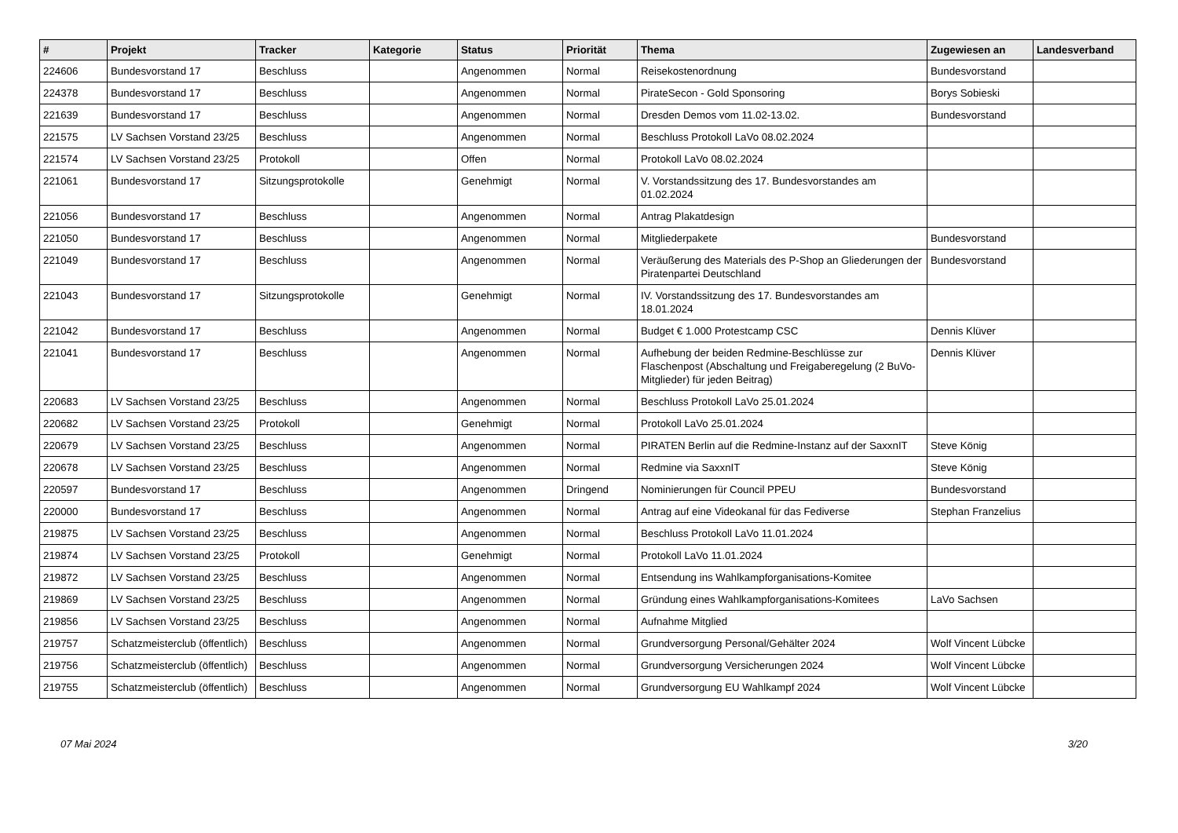| # | Projekt | Tracker | Kategorie | Status | Priorität | Thema | Zugewiesen an | Landesverband |
| --- | --- | --- | --- | --- | --- | --- | --- | --- |
| 224606 | Bundesvorstand 17 | Beschluss | | Angenommen | Normal | Reisekostenordnung | Bundesvorstand | |
| 224378 | Bundesvorstand 17 | Beschluss | | Angenommen | Normal | PirateSecon - Gold Sponsoring | Borys Sobieski | |
| 221639 | Bundesvorstand 17 | Beschluss | | Angenommen | Normal | Dresden Demos vom 11.02-13.02. | Bundesvorstand | |
| 221575 | LV Sachsen Vorstand 23/25 | Beschluss | | Angenommen | Normal | Beschluss Protokoll LaVo 08.02.2024 | | |
| 221574 | LV Sachsen Vorstand 23/25 | Protokoll | | Offen | Normal | Protokoll LaVo 08.02.2024 | | |
| 221061 | Bundesvorstand 17 | Sitzungsprotokolle | | Genehmigt | Normal | V. Vorstandssitzung des 17. Bundesvorstandes am 01.02.2024 | | |
| 221056 | Bundesvorstand 17 | Beschluss | | Angenommen | Normal | Antrag Plakatdesign | | |
| 221050 | Bundesvorstand 17 | Beschluss | | Angenommen | Normal | Mitgliederpakete | Bundesvorstand | |
| 221049 | Bundesvorstand 17 | Beschluss | | Angenommen | Normal | Veräußerung des Materials des P-Shop an Gliederungen der Piratenpartei Deutschland | Bundesvorstand | |
| 221043 | Bundesvorstand 17 | Sitzungsprotokolle | | Genehmigt | Normal | IV. Vorstandssitzung des 17. Bundesvorstandes am 18.01.2024 | | |
| 221042 | Bundesvorstand 17 | Beschluss | | Angenommen | Normal | Budget € 1.000 Protestcamp CSC | Dennis Klüver | |
| 221041 | Bundesvorstand 17 | Beschluss | | Angenommen | Normal | Aufhebung der beiden Redmine-Beschlüsse zur Flaschenpost (Abschaltung und Freigaberegelung (2 BuVo-Mitglieder) für jeden Beitrag) | Dennis Klüver | |
| 220683 | LV Sachsen Vorstand 23/25 | Beschluss | | Angenommen | Normal | Beschluss Protokoll LaVo 25.01.2024 | | |
| 220682 | LV Sachsen Vorstand 23/25 | Protokoll | | Genehmigt | Normal | Protokoll LaVo 25.01.2024 | | |
| 220679 | LV Sachsen Vorstand 23/25 | Beschluss | | Angenommen | Normal | PIRATEN Berlin auf die Redmine-Instanz auf der SaxxnIT | Steve König | |
| 220678 | LV Sachsen Vorstand 23/25 | Beschluss | | Angenommen | Normal | Redmine via SaxxnIT | Steve König | |
| 220597 | Bundesvorstand 17 | Beschluss | | Angenommen | Dringend | Nominierungen für Council PPEU | Bundesvorstand | |
| 220000 | Bundesvorstand 17 | Beschluss | | Angenommen | Normal | Antrag auf eine Videokanal für das Fediverse | Stephan Franzelius | |
| 219875 | LV Sachsen Vorstand 23/25 | Beschluss | | Angenommen | Normal | Beschluss Protokoll LaVo 11.01.2024 | | |
| 219874 | LV Sachsen Vorstand 23/25 | Protokoll | | Genehmigt | Normal | Protokoll LaVo 11.01.2024 | | |
| 219872 | LV Sachsen Vorstand 23/25 | Beschluss | | Angenommen | Normal | Entsendung ins Wahlkampforganisations-Komitee | | |
| 219869 | LV Sachsen Vorstand 23/25 | Beschluss | | Angenommen | Normal | Gründung eines Wahlkampforganisations-Komitees | LaVo Sachsen | |
| 219856 | LV Sachsen Vorstand 23/25 | Beschluss | | Angenommen | Normal | Aufnahme Mitglied | | |
| 219757 | Schatzmeisterclub (öffentlich) | Beschluss | | Angenommen | Normal | Grundversorgung Personal/Gehälter 2024 | Wolf Vincent Lübcke | |
| 219756 | Schatzmeisterclub (öffentlich) | Beschluss | | Angenommen | Normal | Grundversorgung Versicherungen 2024 | Wolf Vincent Lübcke | |
| 219755 | Schatzmeisterclub (öffentlich) | Beschluss | | Angenommen | Normal | Grundversorgung EU Wahlkampf 2024 | Wolf Vincent Lübcke | |
07 Mai 2024 3/20